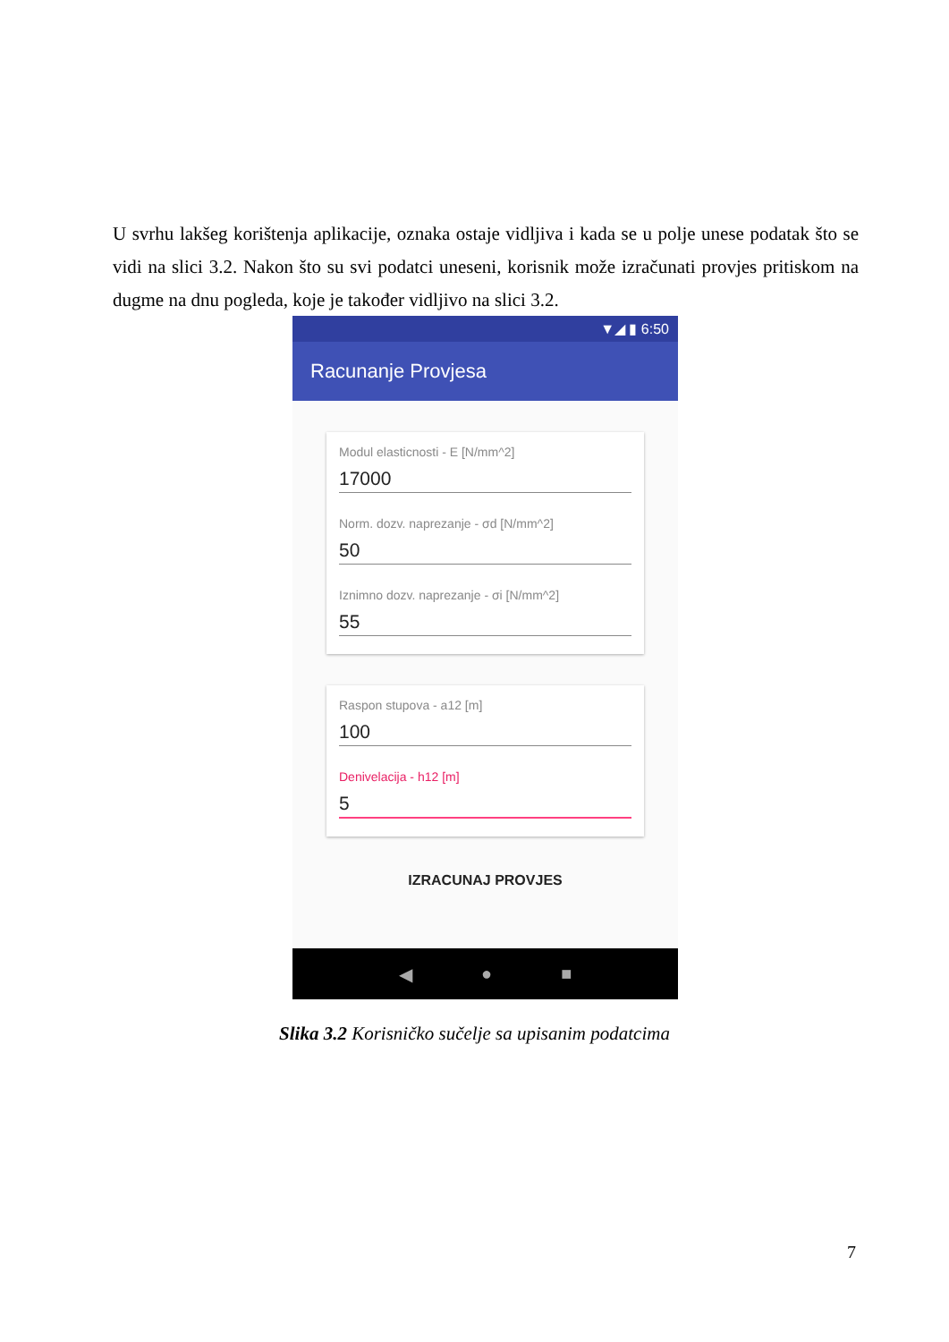U svrhu lakšeg korištenja aplikacije, oznaka ostaje vidljiva i kada se u polje unese podatak što se vidi na slici 3.2. Nakon što su svi podatci uneseni, korisnik može izračunati provjes pritiskom na dugme na dnu pogleda, koje je također vidljivo na slici 3.2.
▼◢ ▮ 6:50
Racunanje Provjesa
Modul elasticnosti - E [N/mm^2]
17000
Norm. dozv. naprezanje - σd [N/mm^2]
50
Iznimno dozv. naprezanje - σi [N/mm^2]
55
Raspon stupova - a12 [m]
100
Denivelacija - h12 [m]
5
IZRACUNAJ PROVJES
◀ ● ■
Slika 3.2 Korisničko sučelje sa upisanim podatcima
7